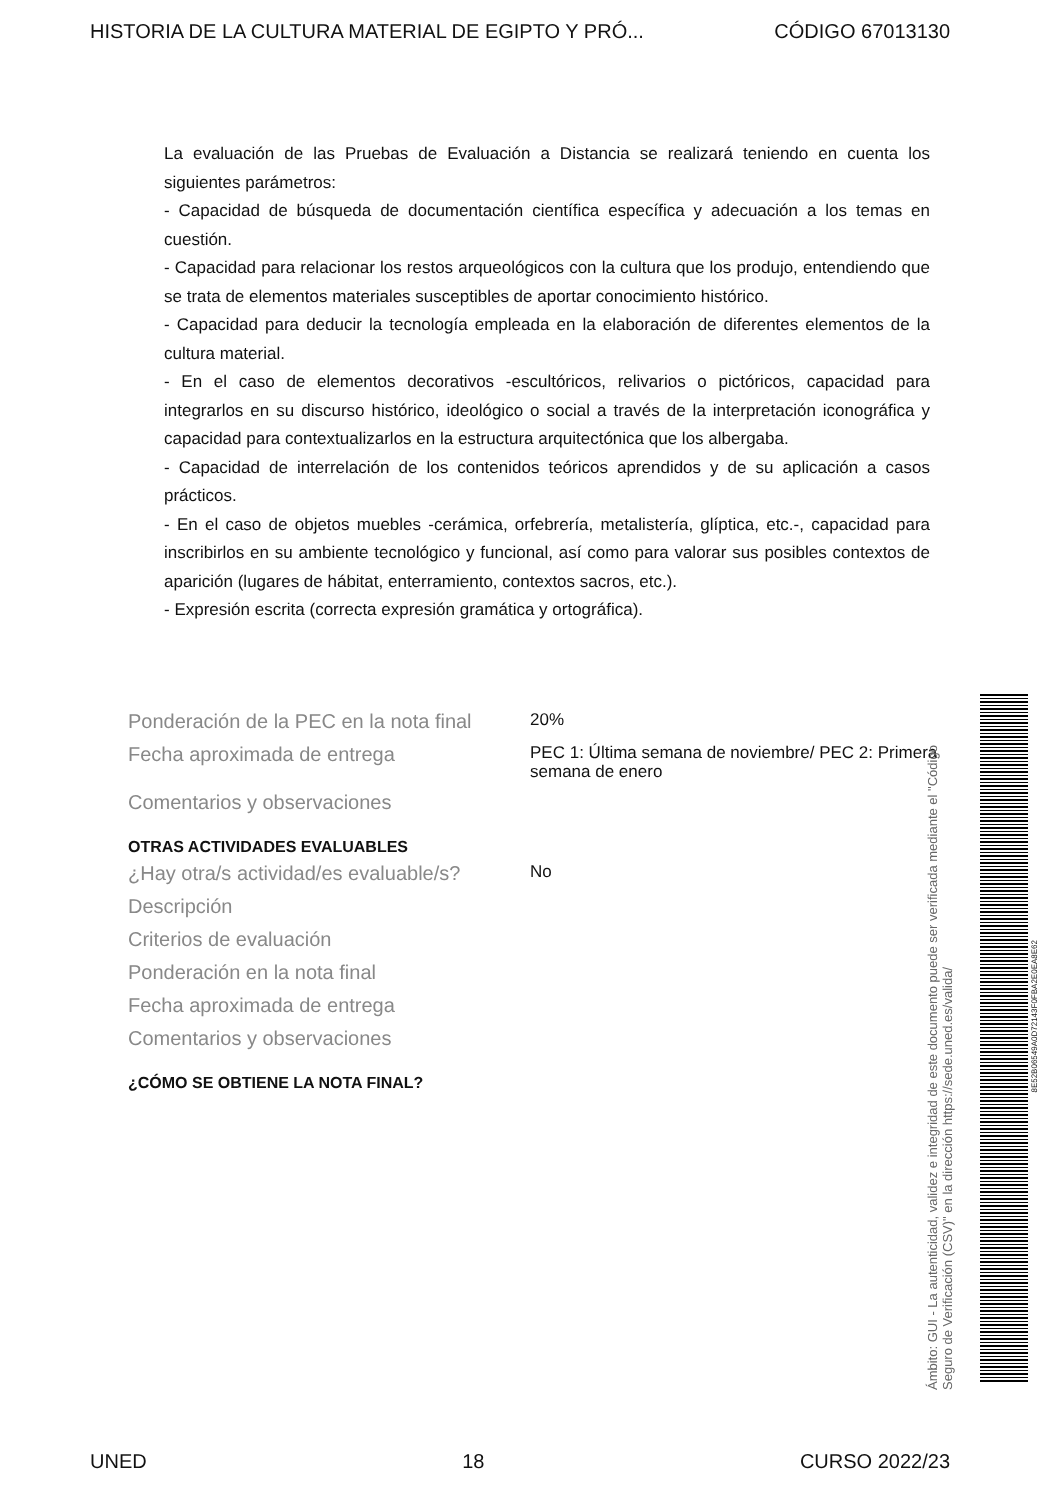HISTORIA DE LA CULTURA MATERIAL DE EGIPTO Y PRÓ... CÓDIGO 67013130
La evaluación de las Pruebas de Evaluación a Distancia se realizará teniendo en cuenta los siguientes parámetros:
- Capacidad de búsqueda de documentación científica específica y adecuación a los temas en cuestión.
- Capacidad para relacionar los restos arqueológicos con la cultura que los produjo, entendiendo que se trata de elementos materiales susceptibles de aportar conocimiento histórico.
- Capacidad para deducir la tecnología empleada en la elaboración de diferentes elementos de la cultura material.
- En el caso de elementos decorativos -escultóricos, relivarios o pictóricos, capacidad para integrarlos en su discurso histórico, ideológico o social a través de la interpretación iconográfica y capacidad para contextualizarlos en la estructura arquitectónica que los albergaba.
- Capacidad de interrelación de los contenidos teóricos aprendidos y de su aplicación a casos prácticos.
- En el caso de objetos muebles -cerámica, orfebrería, metalistería, glíptica, etc.-, capacidad para inscribirlos en su ambiente tecnológico y funcional, así como para valorar sus posibles contextos de aparición (lugares de hábitat, enterramiento, contextos sacros, etc.).
- Expresión escrita (correcta expresión gramática y ortográfica).
Ponderación de la PEC en la nota final
20%
Fecha aproximada de entrega
PEC 1: Última semana de noviembre/ PEC 2: Primera semana de enero
Comentarios y observaciones
OTRAS ACTIVIDADES EVALUABLES
¿Hay otra/s actividad/es evaluable/s?
No
Descripción
Criterios de evaluación
Ponderación en la nota final
Fecha aproximada de entrega
Comentarios y observaciones
¿CÓMO SE OBTIENE LA NOTA FINAL?
Ámbito: GUI - La autenticidad, validez e integridad de este documento puede ser verificada mediante el "Código Seguro de Verificación (CSV)" en la dirección https://sede.uned.es/valida/
8E52B06549A0D72143F0FBA2E0EA8E62
UNED 18 CURSO 2022/23